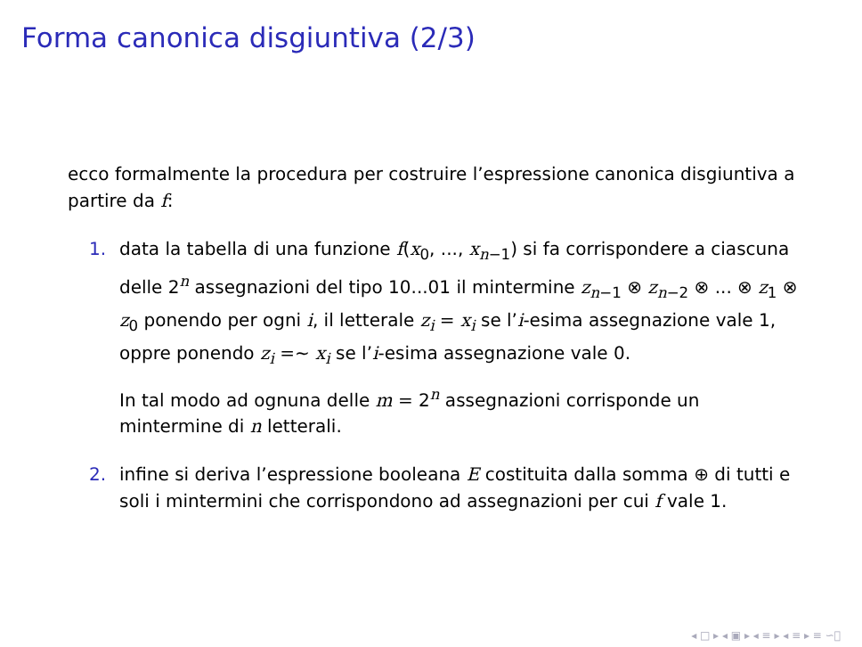Forma canonica disgiuntiva (2/3)
ecco formalmente la procedura per costruire l’espressione canonica disgiuntiva a partire da f:
1. data la tabella di una funzione f(x<sub>0</sub>, ..., x<sub>n−1</sub>) si fa corrispondere a ciascuna delle 2<sup>n</sup> assegnazioni del tipo 10...01 il mintermine z<sub>n−1</sub> ⊗ z<sub>n−2</sub> ⊗ ... ⊗ z<sub>1</sub> ⊗ z<sub>0</sub> ponendo per ogni i, il letterale z<sub>i</sub> = x<sub>i</sub> se l’i-esima assegnazione vale 1, oppre ponendo z<sub>i</sub> =∼ x<sub>i</sub> se l’i-esima assegnazione vale 0.
In tal modo ad ognuna delle m = 2<sup>n</sup> assegnazioni corrisponde un mintermine di n letterali.
2. infine si deriva l’espressione booleana E costituita dalla somma ⊕ di tutti e soli i mintermini che corrispondono ad assegnazioni per cui f vale 1.
◂ □ ▸ ◂ ▣ ▸ ◂ ≡ ▸ ◂ ≡ ▸ ≡ ∽ೂ